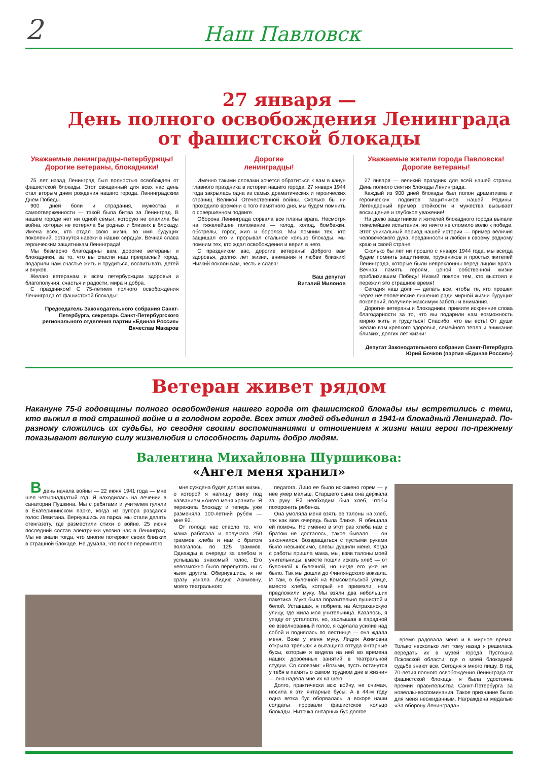2 Наш Павловск
27 января —
День полного освобождения Ленинграда
от фашистской блокады
Уважаемые ленинградцы-петербуржцы!
Дорогие ветераны, блокадники!
75 лет назад Ленинград был полностью освобожден от фашистской блокады. Этот священный для всех нас день стал вторым днем рождения нашего города. Ленинградским Днем Победы.
900 дней боли и страдания, мужества и самоотверженности — такой была битва за Ленинград. В нашем городе нет ни одной семьи, которую не опалила бы война, которая не потеряла бы родных и близких в блокаду. Имена всех, кто отдал свою жизнь во имя будущих поколений, останутся навеки в наших сердцах. Вечная слава героическим защитникам Ленинграда!
Мы безмерно благодарны вам, дорогие ветераны и блокадники, за то, что вы спасли наш прекрасный город, подарили нам счастье жить и трудиться, воспитывать детей и внуков.
Желаю ветеранам и всем петербуржцам здоровья и благополучия, счастья и радости, мира и добра.
С праздником! С 75-летием полного освобождения Ленинграда от фашистской блокады!
Председатель Законодательного собрания Санкт-Петербурга, секретарь Санкт-Петербургского регионального отделения партии «Единая Россия»
Вячеслав Макаров
Дорогие
ленинградцы!
Именно такими словами хочется обратиться к вам в канун главного праздника в истории нашего города. 27 января 1944 года закрылась одна из самых драматических и героических страниц Великой Отечественной войны. Сколько бы ни проходило времени с того памятного дня, мы будем помнить о совершенном подвиге.
Оборона Ленинграда сорвала все планы врага. Несмотря на тяжелейшее положение — голод, холод, бомбежки, обстрелы, город жил и боролся. Мы помним тех, кто защищал его и прорывал стальное кольцо блокады, мы помним тех, кто ждал освобождения и верил в него.
С праздником вас, дорогие ветераны! Доброго вам здоровья, долгих лет жизни, внимания и любви близких! Низкий поклон вам, честь и слава!
Ваш депутат
Виталий Милонов
Уважаемые жители города Павловска!
Дорогие ветераны!
27 января — великий праздник для всей нашей страны, День полного снятия блокады Ленинграда.
Каждый из 900 дней блокады был полон драматизма и героических подвигов защитников нашей Родины. Легендарный пример стойкости и мужества вызывает восхищение и глубокое уважение!
На долю защитников и жителей блокадного города выпали тяжелейшие испытания, но ничто не сломило волю к победе. Этот уникальный период нашей истории — пример величия человеческого духа, преданности и любви к своему родному краю и своей стране.
Сколько бы лет ни прошло с января 1944 года, мы всегда будем помнить защитников, тружеников и простых жителей Ленинграда, которые были непреклонны перед лицом врага. Вечная память героям, ценой собственной жизни приблизившим Победу! Низкий поклон тем, кто выстоял и пережил это страшное время!
Сегодня наш долг — делать все, чтобы те, кто прошел через нечеловеческие лишения ради мирной жизни будущих поколений, получили максимум заботы и внимания.
Дорогие ветераны и блокадники, примите искренние слова благодарности за то, что вы подарили нам возможность мирно жить и трудиться! Спасибо, что вы есть! От души желаю вам крепкого здоровья, семейного тепла и внимания близких, долгих лет жизни!
Депутат Законодательного собрания Санкт-Петербурга
Юрий Бочков (партия «Единая Россия»)
Ветеран живет рядом
Накануне 75-й годовщины полного освобождения нашего города от фашистской блокады мы встретились с теми, кто выжил в той страшной войне и в голодном городе. Всех этих людей объединил в 1941-м блокадный Ленинград. По-разному сложились их судьбы, но сегодня своими воспоминаниями и отношением к жизни наши герои по-прежнему показывают великую силу жизнелюбия и способность дарить добро людям.
Валентина Михайловна Шуршикова:
«Ангел меня хранил»
В день начала войны — 22 июня 1941 года — мне шел четырнадцатый год. Я находилась на лечении в санатории Пушкина. Мы с ребятами и учителем гуляли в Екатерининском парке, когда из рупора раздался голос Левитана. Вернувшись из парка, мы стали делать стенгазету, где разместили стихи о войне. 25 июня последний состав электрички увозил нас в Ленинград. Мы не знали тогда, что многие потеряют своих близких в страшной блокаде. Не думала, что после пережитого
мне суждена будет долгая жизнь, о которой я напишу книгу под названием «Ангел меня хранит». Я пережила блокаду и теперь уже разменяла 100-летний рубеж — мне 92.
От голода нас спасло то, что мама работала и получала 250 граммов хлеба и нам с братом полагалось по 125 граммов. Однажды в очереди за хлебом я услышала знакомый голос. Его невозможно было перепутать ни с чьим другим. Обернувшись, я не сразу узнала Лидию Акимовну, моего театрального
педагога. Лицо ее было искажено горем — у нее умер малыш. Старшего сына она держала за руку. Ей необходим был хлеб, чтобы похоронить ребенка.
Она умоляла меня взять ее талоны на хлеб, так как моя очередь была ближе. Я обещала ей помочь. Но именно в этот раз хлеба нам с братом не досталось, такое бывало — он закончился. Возвращаться с пустыми руками было невыносимо, слезы душили меня. Когда с работы пришла мама, мы, взяв талоны моей учительницы, вместе пошли искать хлеб — от булочной к булочной, но нигде его уже не было. Так мы дошли до Финляндского вокзала. И там, в булочной на Комсомольской улице, вместо хлеба, который не привезли, нам предложили муку. Мы взяли два небольших пакетика. Мука была поразительно пушистой и белой. Уставшая, я побрела на Астраханскую улицу, где жила моя учительница. Казалось, я упаду от усталости, но, заслышав в парадной ее взволнованный голос, я сделала усилие над собой и поднялась по лестнице — она ждала меня. Взяв у меня муку, Лидия Акимовна открыла трельяж и вытащила оттуда янтарные бусы, которые я видела на ней во времена наших довоенных занятий в театральной студии. Со словами: «Возьми, пусть останутся у тебя в память о самом трудном дне в жизни» — она надела мне их на шею.
Долго, практически всю войну, не снимая, носила я эти янтарные бусы. А в 44-м году одна ветка бус оборвалась, а вскоре наши солдаты прорвали фашистское кольцо блокады. Ниточка янтарных бус долгое
время радовала меня и в мирное время. Только несколько лет тому назад я решилась передать их в музей города Пустошка Псковской области, где о моей блокадной судьбе знают все. Сегодня я много пишу. В год 70-летия полного освобождения Ленинграда от фашистской блокады я была удостоена премии правительства Санкт-Петербурга за новеллы-воспоминания. Такое признание было для меня неожиданным. Награждена медалью «За оборону Ленинграда».